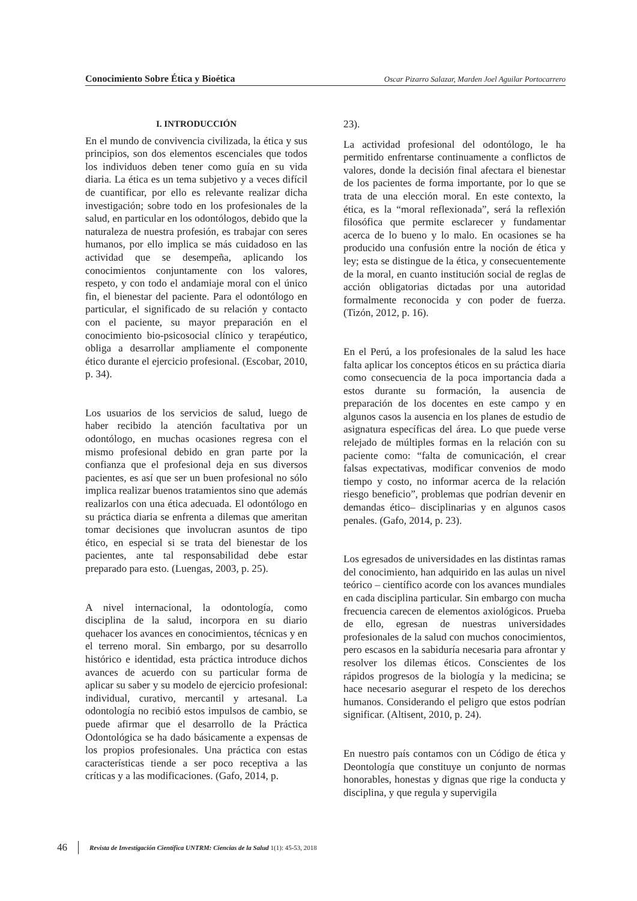Conocimiento Sobre Ética y Bioética Oscar Pizarro Salazar, Marden Joel Aguilar Portocarrero
I. INTRODUCCIÓN
En el mundo de convivencia civilizada, la ética y sus principios, son dos elementos escenciales que todos los individuos deben tener como guía en su vida diaria. La ética es un tema subjetivo y a veces difícil de cuantificar, por ello es relevante realizar dicha investigación; sobre todo en los profesionales de la salud, en particular en los odontólogos, debido que la naturaleza de nuestra profesión, es trabajar con seres humanos, por ello implica se más cuidadoso en las actividad que se desempeña, aplicando los conocimientos conjuntamente con los valores, respeto, y con todo el andamiaje moral con el único fin, el bienestar del paciente. Para el odontólogo en particular, el significado de su relación y contacto con el paciente, su mayor preparación en el conocimiento bio-psicosocial clínico y terapéutico, obliga a desarrollar ampliamente el componente ético durante el ejercicio profesional. (Escobar, 2010, p. 34).
Los usuarios de los servicios de salud, luego de haber recibido la atención facultativa por un odontólogo, en muchas ocasiones regresa con el mismo profesional debido en gran parte por la confianza que el profesional deja en sus diversos pacientes, es así que ser un buen profesional no sólo implica realizar buenos tratamientos sino que además realizarlos con una ética adecuada. El odontólogo en su práctica diaria se enfrenta a dilemas que ameritan tomar decisiones que involucran asuntos de tipo ético, en especial si se trata del bienestar de los pacientes, ante tal responsabilidad debe estar preparado para esto. (Luengas, 2003, p. 25).
A nivel internacional, la odontología, como disciplina de la salud, incorpora en su diario quehacer los avances en conocimientos, técnicas y en el terreno moral. Sin embargo, por su desarrollo histórico e identidad, esta práctica introduce dichos avances de acuerdo con su particular forma de aplicar su saber y su modelo de ejercicio profesional: individual, curativo, mercantil y artesanal. La odontología no recibió estos impulsos de cambio, se puede afirmar que el desarrollo de la Práctica Odontológica se ha dado básicamente a expensas de los propios profesionales. Una práctica con estas características tiende a ser poco receptiva a las críticas y a las modificaciones. (Gafo, 2014, p.
23).
La actividad profesional del odontólogo, le ha permitido enfrentarse continuamente a conflictos de valores, donde la decisión final afectara el bienestar de los pacientes de forma importante, por lo que se trata de una elección moral. En este contexto, la ética, es la “moral reflexionada”, será la reflexión filosófica que permite esclarecer y fundamentar acerca de lo bueno y lo malo. En ocasiones se ha producido una confusión entre la noción de ética y ley; esta se distingue de la ética, y consecuentemente de la moral, en cuanto institución social de reglas de acción obligatorias dictadas por una autoridad formalmente reconocida y con poder de fuerza. (Tizón, 2012, p. 16).
En el Perú, a los profesionales de la salud les hace falta aplicar los conceptos éticos en su práctica diaria como consecuencia de la poca importancia dada a estos durante su formación, la ausencia de preparación de los docentes en este campo y en algunos casos la ausencia en los planes de estudio de asignatura específicas del área. Lo que puede verse relejado de múltiples formas en la relación con su paciente como: “falta de comunicación, el crear falsas expectativas, modificar convenios de modo tiempo y costo, no informar acerca de la relación riesgo beneficio”, problemas que podrían devenir en demandas ético– disciplinarias y en algunos casos penales. (Gafo, 2014, p. 23).
Los egresados de universidades en las distintas ramas del conocimiento, han adquirido en las aulas un nivel teórico – científico acorde con los avances mundiales en cada disciplina particular. Sin embargo con mucha frecuencia carecen de elementos axiológicos. Prueba de ello, egresan de nuestras universidades profesionales de la salud con muchos conocimientos, pero escasos en la sabiduría necesaria para afrontar y resolver los dilemas éticos. Conscientes de los rápidos progresos de la biología y la medicina; se hace necesario asegurar el respeto de los derechos humanos. Considerando el peligro que estos podrían significar. (Altisent, 2010, p. 24).
En nuestro país contamos con un Código de ética y Deontología que constituye un conjunto de normas honorables, honestas y dignas que rige la conducta y disciplina, y que regula y supervigila
46 Revista de Investigación Científica UNTRM: Ciencias de la Salud 1(1): 45-53, 2018